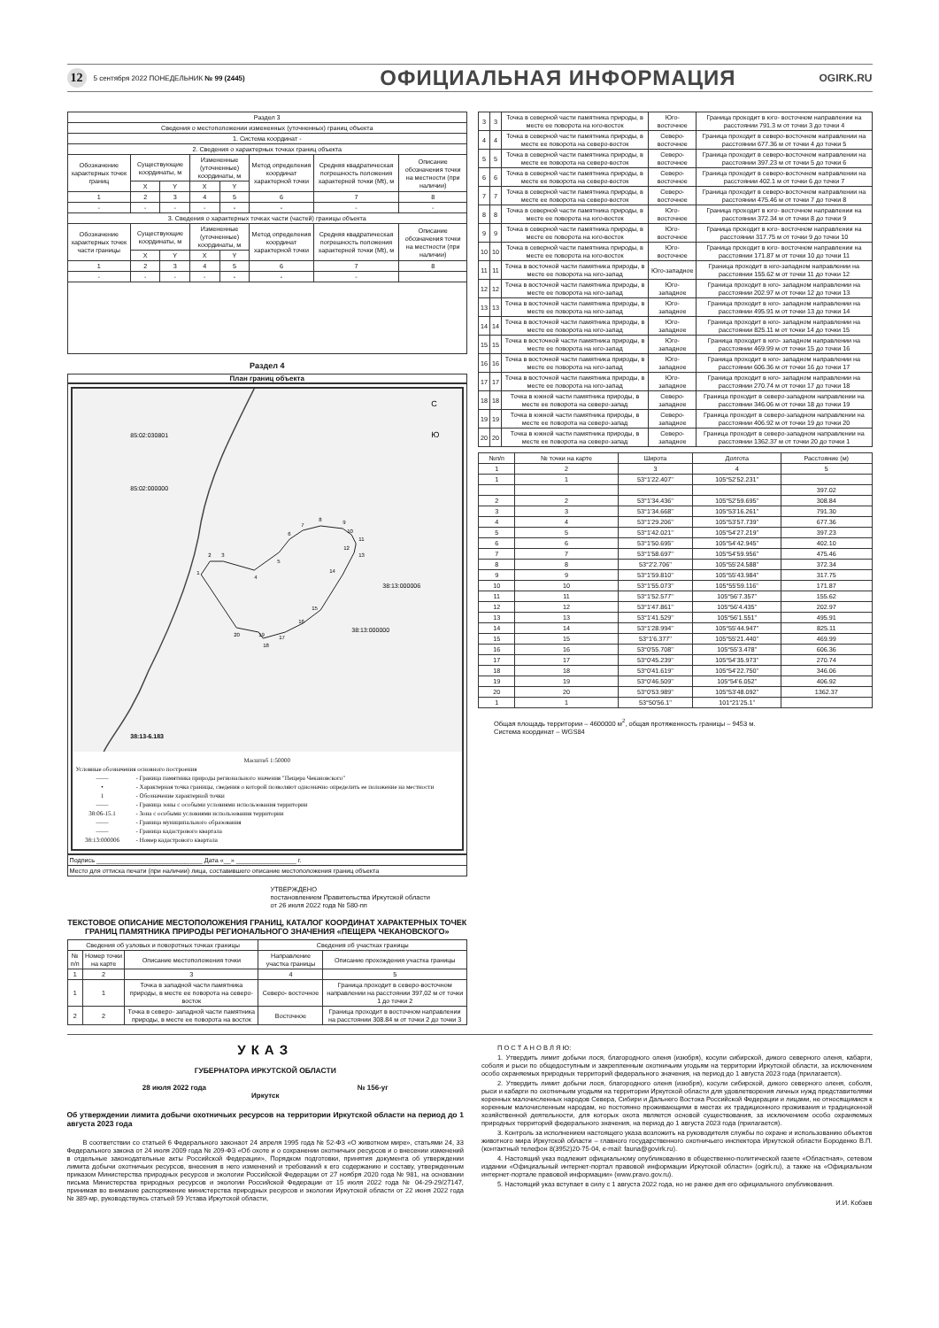12
5 сентября 2022 ПОНЕДЕЛЬНИК № 99 (2445)
ОФИЦИАЛЬНАЯ ИНФОРМАЦИЯ
OGIRK.RU
| Раздел 3 | | | | | | | |
| Сведения о местоположении измененных (уточненных) границ объекта | | | | | | | |
| 1. Система координат - | | | | | | | |
| 2. Сведения о характерных точках границ объекта | | | | | | | |
| Обозначение характерных точек границ | Существующие координаты, м | | Измененные (уточненные) координаты, м | | Метод определения координат характерной точки | Средняя квадратическая погрешность положения характерной точки (Mt), м | Описание обозначения точки на местности (при наличии) |
| | X | Y | X | Y | | | |
| 1 | 2 | 3 | 4 | 5 | 6 | 7 | 8 |
| - | - | - | - | - | - | - | - |
| 3. Сведения о характерных точках части (частей) границы объекта | | | | | | | |
| Обозначение характерных точек части границы | Существующие координаты, м | | Измененные (уточненные) координаты, м | | Метод определения координат характерной точки | Средняя квадратическая погрешность положения характерной точки (Mt), м | Описание обозначения точки на местности (при наличии) |
| | X | Y | X | Y | | | |
| 1 | 2 | 3 | 4 | 5 | 6 | 7 | 8 |
| - | - | - | - | - | - | - | |
Раздел 4
План границ объекта
85:02:030801
85:02:000000
38:13:000006
38:13:000000
38:13-6.183
С
Ю
1
2
3
4
5
6
7
8
9
10
11
12
13
14
15
16
17
18
19
20
Масштаб 1:50000
Условные обозначения основного построения
—— - Граница памятника природы регионального значения "Пещера Чекановского"
• - Характерная точка границы, сведения о которой позволяют однозначно определить ее положение на местности
1 - Обозначение характерной точки
—— - Граница зоны с особыми условиями использования территории
38:06-15.1 - Зона с особыми условиями использования территории
—— - Граница муниципального образования
—— - Граница кадастрового квартала
38:13:000006 - Номер кадастрового квартала
| Подпись ______________________________ Дата «__» _________________ г. |
| Место для оттиска печати (при наличии) лица, составившего описание местоположения границ объекта |
УТВЕРЖДЕНО
постановлением Правительства Иркутской области
от 26 июля 2022 года № 580-пп
ТЕКСТОВОЕ ОПИСАНИЕ МЕСТОПОЛОЖЕНИЯ ГРАНИЦ, КАТАЛОГ КООРДИНАТ ХАРАКТЕРНЫХ ТОЧЕК ГРАНИЦ ПАМЯТНИКА ПРИРОДЫ РЕГИОНАЛЬНОГО ЗНАЧЕНИЯ «ПЕЩЕРА ЧЕКАНОВСКОГО»
| Сведения об узловых и поворотных точках границы | | | Сведения об участках границы | |
| № п/п | Номер точки на карте | Описание местоположения точки | Направление участка границы | Описание прохождения участка границы |
| 1 | 2 | 3 | 4 | 5 |
| 1 | 1 | Точка в западной части памятника природы, в месте ее поворота на северо-восток | Северо- восточное | Граница проходит в северо-восточном направлении на расстоянии 397,02 м от точки 1 до точки 2 |
| 2 | 2 | Точка в северо- западной части памятника природы, в месте ее поворота на восток | Восточное | Граница проходит в восточном направлении на расстоянии 308.84 м от точки 2 до точки 3 |
| 3 | 3 | Точка в северной части памятника природы, в месте ее поворота на юго-восток | Юго- восточное | Граница проходит в юго- восточном направлении на расстоянии 791.3 м от точки 3 до точки 4 |
| 4 | 4 | Точка в северной части памятника природы, в месте ее поворота на северо-восток | Северо- восточное | Граница проходит в северо-восточном направлении на расстоянии 677.36 м от точки 4 до точки 5 |
| 5 | 5 | Точка в северной части памятника природы, в месте ее поворота на северо-восток | Северо- восточное | Граница проходит в северо-восточном направлении на расстоянии 397.23 м от точки 5 до точки 6 |
| 6 | 6 | Точка в северной части памятника природы, в месте ее поворота на северо-восток | Северо- восточное | Граница проходит в северо-восточном направлении на расстоянии 402.1 м от точки 6 до точки 7 |
| 7 | 7 | Точка в северной части памятника природы, в месте ее поворота на северо-восток | Северо- восточное | Граница проходит в северо-восточном направлении на расстоянии 475.46 м от точки 7 до точки 8 |
| 8 | 8 | Точка в северной части памятника природы, в месте ее поворота на юго-восток | Юго- восточное | Граница проходит в юго- восточном направлении на расстоянии 372.34 м от точки 8 до точки 9 |
| 9 | 9 | Точка в северной части памятника природы, в месте ее поворота на юго-восток | Юго- восточное | Граница проходит в юго- восточном направлении на расстоянии 317.75 м от точки 9 до точки 10 |
| 10 | 10 | Точка в северной части памятника природы, в месте ее поворота на юго-восток | Юго- восточное | Граница проходит в юго- восточном направлении на расстоянии 171.87 м от точки 10 до точки 11 |
| 11 | 11 | Точка в восточной части памятника природы, в месте ее поворота на юго-запад | Юго-западное | Граница проходит в юго-западном направлении на расстоянии 155.62 м от точки 11 до точки 12 |
| 12 | 12 | Точка в восточной части памятника природы, в месте ее поворота на юго-запад | Юго- западное | Граница проходит в юго- западном направлении на расстоянии 202.97 м от точки 12 до точки 13 |
| 13 | 13 | Точка в восточной части памятника природы, в месте ее поворота на юго-запад | Юго- западное | Граница проходит в юго- западном направлении на расстоянии 495.91 м от точки 13 до точки 14 |
| 14 | 14 | Точка в восточной части памятника природы, в месте ее поворота на юго-запад | Юго- западное | Граница проходит в юго- западном направлении на расстоянии 825.11 м от точки 14 до точки 15 |
| 15 | 15 | Точка в восточной части памятника природы, в месте ее поворота на юго-запад | Юго- западное | Граница проходит в юго- западном направлении на расстоянии 469.99 м от точки 15 до точки 16 |
| 16 | 16 | Точка в восточной части памятника природы, в месте ее поворота на юго-запад | Юго- западное | Граница проходит в юго- западном направлении на расстоянии 606.36 м от точки 16 до точки 17 |
| 17 | 17 | Точка в восточной части памятника природы, в месте ее поворота на юго-запад | Юго- западное | Граница проходит в юго- западном направлении на расстоянии 270.74 м от точки 17 до точки 18 |
| 18 | 18 | Точка в южной части памятника природы, в месте ее поворота на северо-запад | Северо- западное | Граница проходит в северо-западном направлении на расстоянии 346.06 м от точки 18 до точки 19 |
| 19 | 19 | Точка в южной части памятника природы, в месте ее поворота на северо-запад | Северо- западное | Граница проходит в северо-западном направлении на расстоянии 406.92 м от точки 19 до точки 20 |
| 20 | 20 | Точка в южной части памятника природы, в месте ее поворота на северо-запад | Северо- западное | Граница проходит в северо-западном направлении на расстоянии 1362.37 м от точки 20 до точки 1 |
| №п/п | № точки на карте | Широта | Долгота | Расстояние (м) |
| --- | --- | --- | --- | --- |
| 1 | 2 | 3 | 4 | 5 |
| 1 | 1 | 53°1'22.407'' | 105°52'52.231'' | |
| | | | | 397.02 |
| 2 | 2 | 53°1'34.436'' | 105°52'59.695'' | 308.84 |
| 3 | 3 | 53°1'34.668'' | 105°53'16.261'' | 791.30 |
| 4 | 4 | 53°1'29.206'' | 105°53'57.739'' | 677.36 |
| 5 | 5 | 53°1'42.021'' | 105°54'27.219'' | 397.23 |
| 6 | 6 | 53°1'50.695'' | 105°54'42.945'' | 402.10 |
| 7 | 7 | 53°1'58.697'' | 105°54'59.956'' | 475.46 |
| 8 | 8 | 53°2'2.706'' | 105°55'24.588'' | 372.34 |
| 9 | 9 | 53°1'59.810'' | 105°55'43.984'' | 317.75 |
| 10 | 10 | 53°1'55.073'' | 105°55'59.116'' | 171.87 |
| 11 | 11 | 53°1'52.577'' | 105°56'7.357'' | 155.62 |
| 12 | 12 | 53°1'47.861'' | 105°56'4.435'' | 202.97 |
| 13 | 13 | 53°1'41.529'' | 105°56'1.551'' | 495.91 |
| 14 | 14 | 53°1'28.994'' | 105°55'44.947'' | 825.11 |
| 15 | 15 | 53°1'6.377'' | 105°55'21.440'' | 469.99 |
| 16 | 16 | 53°0'55.708'' | 105°55'3.478'' | 606.36 |
| 17 | 17 | 53°0'45.239'' | 105°54'35.973'' | 270.74 |
| 18 | 18 | 53°0'41.619'' | 105°54'22.750'' | 346.06 |
| 19 | 19 | 53°0'46.509'' | 105°54'6.052'' | 406.92 |
| 20 | 20 | 53°0'53.989'' | 105°53'48.092'' | 1362.37 |
| 1 | 1 | 53°50'56.1'' | 101°21'25.1'' | |
Общая площадь территории – 4600000 м<sup>2</sup>, общая протяженность границы – 9453 м.
Система координат – WGS84
УКАЗ
ГУБЕРНАТОРА ИРКУТСКОЙ ОБЛАСТИ
28 июля 2022 года № 156-уг
Иркутск
Об утверждении лимита добычи охотничьих ресурсов на территории Иркутской области на период до 1 августа 2023 года
В соответствии со статьей 6 Федерального законаот 24 апреля 1995 года № 52-ФЗ «О животном мире», статьями 24, 33 Федерального закона от 24 июля 2009 года № 209-ФЗ «Об охоте и о сохранении охотничьих ресурсов и о внесении изменений в отдельные законодательные акты Российской Федерации», Порядком подготовки, принятия документа об утверждении лимита добычи охотничьих ресурсов, внесения в него изменений и требований к его содержанию и составу, утвержденным приказом Министерства природных ресурсов и экологии Российской Федерации от 27 ноября 2020 года № 981, на основании письма Министерства природных ресурсов и экологии Российской Федерации от 15 июля 2022 года № 04-29-29/27147, принимая во внимание распоряжение министерства природных ресурсов и экологии Иркутской области от 22 июня 2022 года № 389-мр, руководствуясь статьей 59 Устава Иркутской области,
П О С Т А Н О В Л Я Ю:
1. Утвердить лимит добычи лося, благородного оленя (изюбря), косули сибирской, дикого северного оленя, кабарги, соболя и рыси по общедоступным и закрепленным охотничьим угодьям на территории Иркутской области, за исключением особо охраняемых природных территорий федерального значения, на период до 1 августа 2023 года (прилагается).
2. Утвердить лимит добычи лося, благородного оленя (изюбря), косули сибирской, дикого северного оленя, соболя, рыси и кабарги по охотничьим угодьям на территории Иркутской области для удовлетворения личных нужд представителями коренных малочисленных народов Севера, Сибири и Дальнего Востока Российской Федерации и лицами, не относящимися к коренным малочисленным народам, но постоянно проживающими в местах их традиционного проживания и традиционной хозяйственной деятельности, для которых охота является основой существования, за исключением особо охраняемых природных территорий федерального значения, на период до 1 августа 2023 года (прилагается).
3. Контроль за исполнением настоящего указа возложить на руководителя службы по охране и использованию объектов животного мира Иркутской области – главного государственного охотничьего инспектора Иркутской области Бороденко В.П. (контактный телефон 8(3952)20-75-04, e-mail: fauna@govirk.ru).
4. Настоящий указ подлежит официальному опубликованию в общественно-политической газете «Областная», сетевом издании «Официальный интернет-портал правовой информации Иркутской области» (ogirk.ru), а также на «Официальном интернет-портале правовой информации» (www.pravo.gov.ru).
5. Настоящий указ вступает в силу с 1 августа 2022 года, но не ранее дня его официального опубликования.
И.И. Кобзев